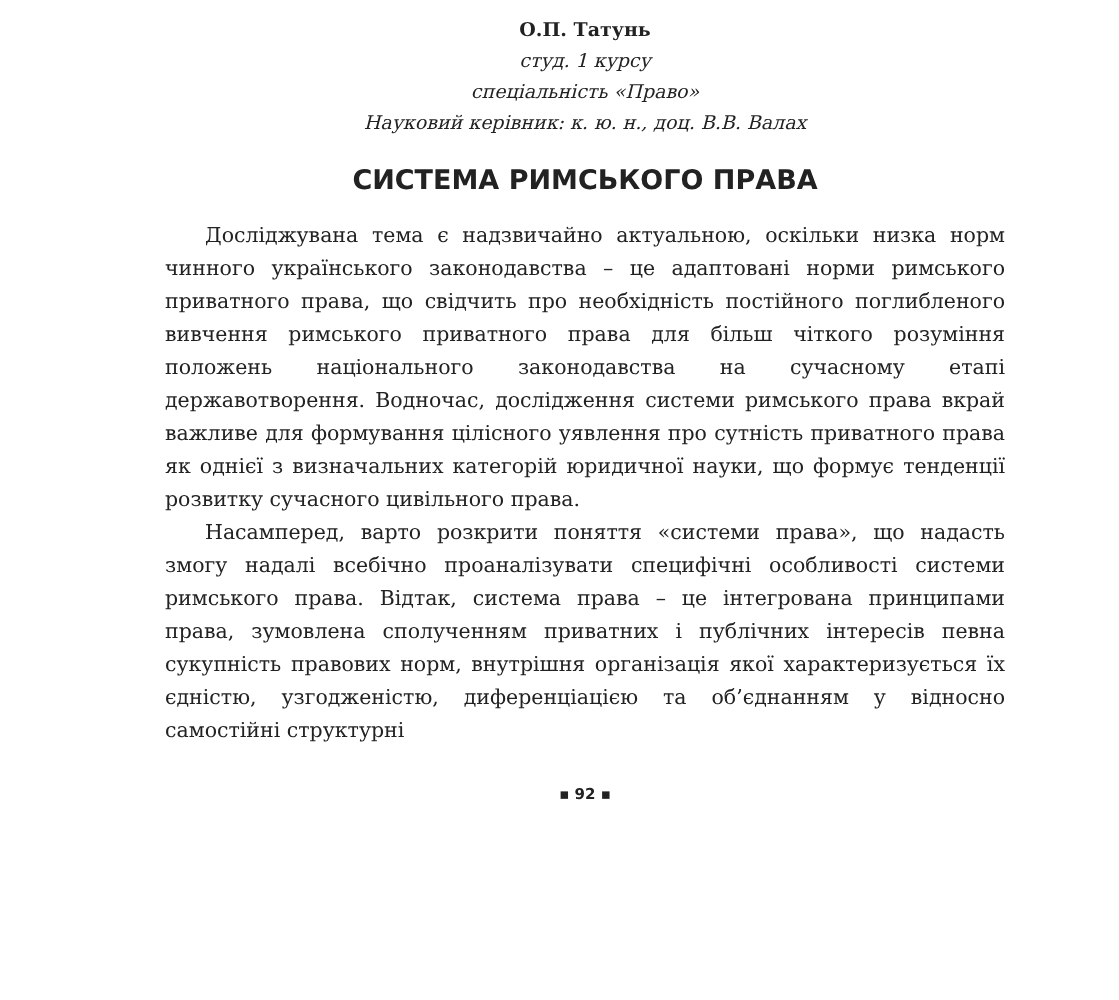О.П. Татунь
студ. 1 курсу
спеціальність «Право»
Науковий керівник: к. ю. н., доц. В.В. Валах
СИСТЕМА РИМСЬКОГО ПРАВА
Досліджувана тема є надзвичайно актуальною, оскільки низка норм чинного українського законодавства – це адаптовані норми римського приватного права, що свідчить про необхідність постійного поглибленого вивчення римського приватного права для більш чіткого розуміння положень національного законодавства на сучасному етапі державотворення. Водночас, дослідження системи римського права вкрай важливе для формування цілісного уявлення про сутність приватного права як однієї з визначальних категорій юридичної науки, що формує тенденції розвитку сучасного цивільного права.
Насамперед, варто розкрити поняття «системи права», що надасть змогу надалі всебічно проаналізувати специфічні особливості системи римського права. Відтак, система права – це інтегрована принципами права, зумовлена сполученням приватних і публічних інтересів певна сукупність правових норм, внутрішня організація якої характеризується їх єдністю, узгодженістю, диференціацією та об’єднанням у відносно самостійні структурні
▪ 92 ▪